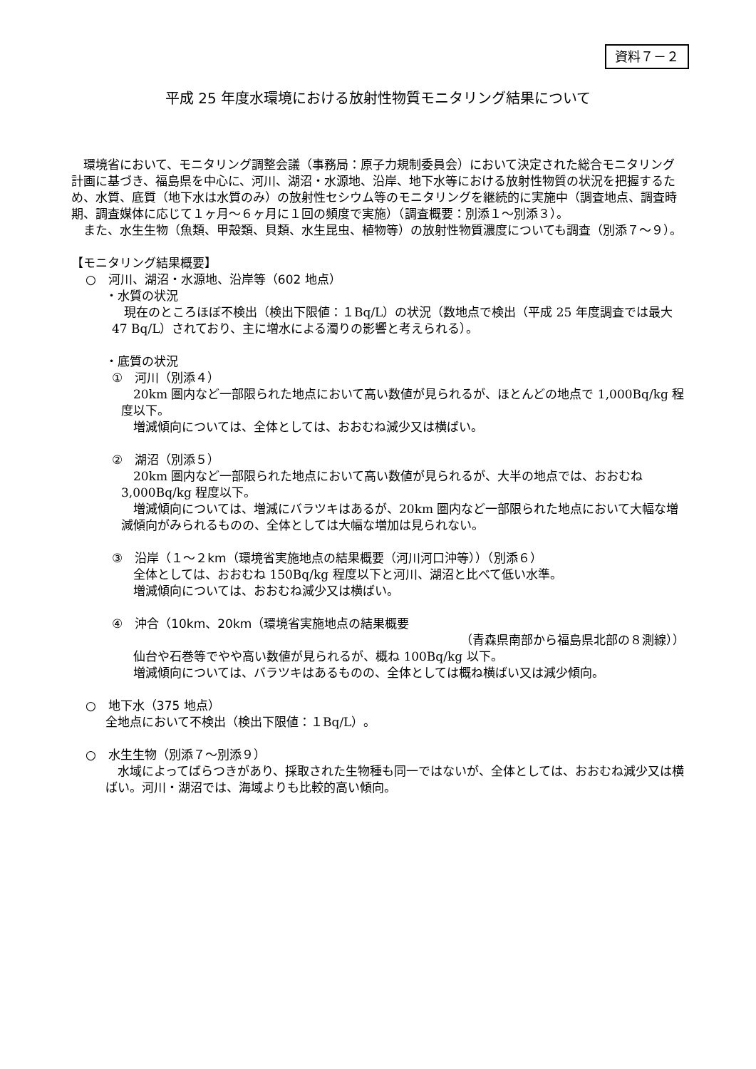資料７－２
平成 25 年度水環境における放射性物質モニタリング結果について
　環境省において、モニタリング調整会議（事務局：原子力規制委員会）において決定された総合モニタリング計画に基づき、福島県を中心に、河川、湖沼・水源地、沿岸、地下水等における放射性物質の状況を把握するため、水質、底質（地下水は水質のみ）の放射性セシウム等のモニタリングを継続的に実施中（調査地点、調査時期、調査媒体に応じて１ヶ月～６ヶ月に１回の頻度で実施）（調査概要：別添１～別添３）。
　また、水生生物（魚類、甲殻類、貝類、水生昆虫、植物等）の放射性物質濃度についても調査（別添７～９）。
【モニタリング結果概要】
○　河川、湖沼・水源地、沿岸等（602 地点）
・水質の状況
　現在のところほぼ不検出（検出下限値：１Bq/L）の状況（数地点で検出（平成 25 年度調査では最大 47 Bq/L）されており、主に増水による濁りの影響と考えられる）。
・底質の状況
①　河川（別添４）
　20km 圏内など一部限られた地点において高い数値が見られるが、ほとんどの地点で 1,000Bq/kg 程度以下。
　増減傾向については、全体としては、おおむね減少又は横ばい。
②　湖沼（別添５）
　20km 圏内など一部限られた地点において高い数値が見られるが、大半の地点では、おおむね 3,000Bq/kg 程度以下。
　増減傾向については、増減にバラツキはあるが、20km 圏内など一部限られた地点において大幅な増減傾向がみられるものの、全体としては大幅な増加は見られない。
③　沿岸（１～２km（環境省実施地点の結果概要（河川河口沖等））（別添６）
　全体としては、おおむね 150Bq/kg 程度以下と河川、湖沼と比べて低い水準。
　増減傾向については、おおむね減少又は横ばい。
④　沖合（10km、20km（環境省実施地点の結果概要
（青森県南部から福島県北部の８測線））
　仙台や石巻等でやや高い数値が見られるが、概ね 100Bq/kg 以下。
　増減傾向については、バラツキはあるものの、全体としては概ね横ばい又は減少傾向。
○　地下水（375 地点）
全地点において不検出（検出下限値：１Bq/L）。
○　水生生物（別添７～別添９）
　水域によってばらつきがあり、採取された生物種も同一ではないが、全体としては、おおむね減少又は横ばい。河川・湖沼では、海域よりも比較的高い傾向。